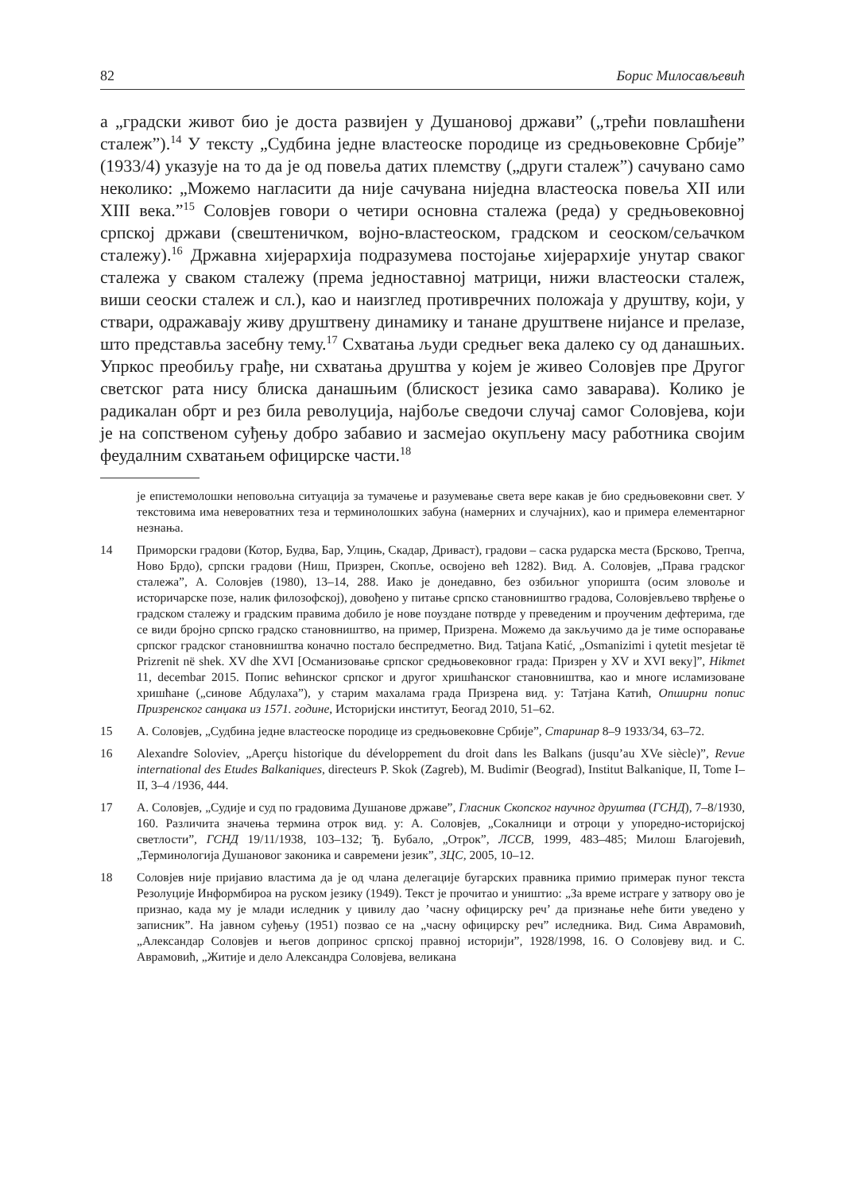82 Борис Милосављевић
а „градски живот био је доста развијен у Душановој држави” („трећи повлашћени сталеж”).<sup>14</sup> У тексту „Судбина једне властеоске породице из средњовековне Србије” (1933/4) указује на то да је од повеља датих племству („други сталеж”) сачувано само неколико: „Можемо нагласити да није сачувана ниједна властеоска повеља XII или XIII века.”<sup>15</sup> Соловјев говори о четири основна сталежа (реда) у средњовековној српској држави (свештеничком, војно-властеоском, градском и сеоском/сељачком сталежу).<sup>16</sup> Државна хијерархија подразумева постојање хијерархије унутар сваког сталежа у сваком сталежу (према једноставној матрици, нижи властеоски сталеж, виши сеоски сталеж и сл.), као и наизглед противречних положаја у друштву, који, у ствари, одражавају живу друштвену динамику и танане друштвене нијансе и прелазе, што представља засебну тему.<sup>17</sup> Схватања људи средњег века далеко су од данашњих. Упркос преобиљу грађе, ни схватања друштва у којем је живео Соловјев пре Другог светског рата нису блиска данашњим (блискост језика само заварава). Колико је радикалан обрт и рез била револуција, најбоље сведочи случај самог Соловјева, који је на сопственом суђењу добро забавио и засмејао окупљену масу работника својим феудалним схватањем официрске части.<sup>18</sup>
је епистемолошки неповољна ситуација за тумачење и разумевање света вере какав је био средњовековни свет. У текстовима има невероватних теза и терминолошких забуна (намерних и случајних), као и примера елементарног незнања.
14 Приморски градови (Котор, Будва, Бар, Улцињ, Скадар, Дриваст), градови – саска рударска места (Брсково, Трепча, Ново Брдо), српски градови (Ниш, Призрен, Скопље, освојено већ 1282). Вид. А. Соловјев, „Права градског сталежа”, А. Соловјев (1980), 13–14, 288. Иако је донедавно, без озбиљног упоришта (осим зловоље и историчарске позе, налик филозофској), довођено у питање српско становништво градова, Соловјевљево тврђење о градском сталежу и градским правима добило је нове поуздане потврде у преведеним и проученим дефтерима, где се види бројно српско градско становништво, на пример, Призрена. Можемо да закључимо да је тиме оспоравање српског градског становништва коначно постало беспредметно. Вид. Tatjana Katić, „Osmanizimi i qytetit mesjetar të Prizrenit në shek. XV dhe XVI [Османизовање српског средњовековног града: Призрен у XV и XVI веку]”, Hikmet 11, decembar 2015. Попис већинског српског и другог хришћанског становништва, као и многе исламизоване хришћане („синове Абдулаха”), у старим махалама града Призрена вид. у: Татјана Катић, Опширни попис Призренског санџака из 1571. године, Историјски институт, Беогад 2010, 51–62.
15 А. Соловјев, „Судбина једне властеоске породице из средњовековне Србије”, Старинар 8–9 1933/34, 63–72.
16 Alexandre Soloviev, „Aperçu historique du développement du droit dans les Balkans (jusqu’au XVe siècle)”, Revue international des Etudes Balkaniques, directeurs P. Skok (Zagreb), M. Budimir (Beograd), Institut Balkanique, II, Tome I–II, 3–4 /1936, 444.
17 А. Соловјев, „Судије и суд по градовима Душанове државе”, Гласник Скопског научног друштва (ГСНД), 7–8/1930, 160. Различита значења термина отрок вид. у: А. Соловјев, „Сокалници и отроци у упоредно-историјској светлости”, ГСНД 19/11/1938, 103–132; Ђ. Бубало, „Отрок”, ЛССВ, 1999, 483–485; Милош Благојевић, „Терминологија Душановог законика и савремени језик”, ЗЦС, 2005, 10–12.
18 Соловјев није пријавио властима да је од члана делегације бугарских правника примио примерак пуног текста Резолуције Информбироа на руском језику (1949). Текст је прочитао и уништио: „За време истраге у затвору ово је признао, када му је млади иследник у цивилу дао ’часну официрску реч’ да признање неће бити уведено у записник”. На јавном суђењу (1951) позвао се на „часну официрску реч” иследника. Вид. Сима Аврамовић, „Александар Соловјев и његов допринос српској правној историји”, 1928/1998, 16. О Соловјеву вид. и С. Аврамовић, „Житије и дело Александра Соловјева, великана